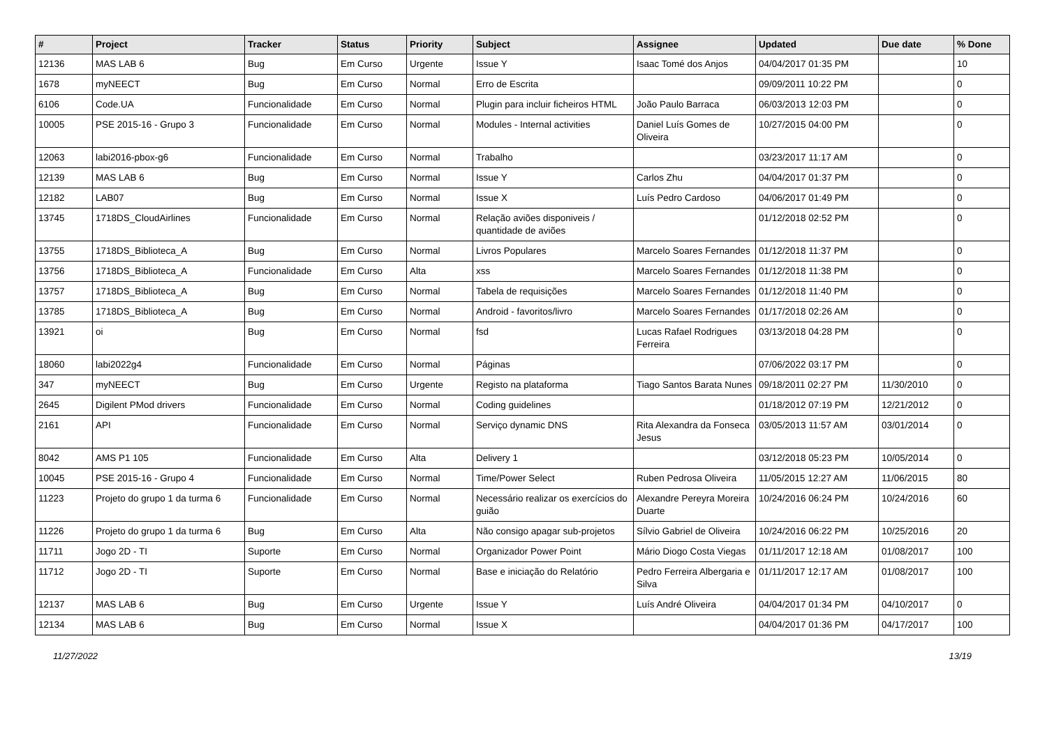| # | Project | Tracker | Status | Priority | Subject | Assignee | Updated | Due date | % Done |
| --- | --- | --- | --- | --- | --- | --- | --- | --- | --- |
| 12136 | MAS LAB 6 | Bug | Em Curso | Urgente | Issue Y | Isaac Tomé dos Anjos | 04/04/2017 01:35 PM | | 10 |
| 1678 | myNEECT | Bug | Em Curso | Normal | Erro de Escrita | | 09/09/2011 10:22 PM | | 0 |
| 6106 | Code.UA | Funcionalidade | Em Curso | Normal | Plugin para incluir ficheiros HTML | João Paulo Barraca | 06/03/2013 12:03 PM | | 0 |
| 10005 | PSE 2015-16 - Grupo 3 | Funcionalidade | Em Curso | Normal | Modules - Internal activities | Daniel Luís Gomes de Oliveira | 10/27/2015 04:00 PM | | 0 |
| 12063 | labi2016-pbox-g6 | Funcionalidade | Em Curso | Normal | Trabalho | | 03/23/2017 11:17 AM | | 0 |
| 12139 | MAS LAB 6 | Bug | Em Curso | Normal | Issue Y | Carlos Zhu | 04/04/2017 01:37 PM | | 0 |
| 12182 | LAB07 | Bug | Em Curso | Normal | Issue X | Luís Pedro Cardoso | 04/06/2017 01:49 PM | | 0 |
| 13745 | 1718DS_CloudAirlines | Funcionalidade | Em Curso | Normal | Relação aviões disponiveis / quantidade de aviões | | 01/12/2018 02:52 PM | | 0 |
| 13755 | 1718DS_Biblioteca_A | Bug | Em Curso | Normal | Livros Populares | Marcelo Soares Fernandes | 01/12/2018 11:37 PM | | 0 |
| 13756 | 1718DS_Biblioteca_A | Funcionalidade | Em Curso | Alta | xss | Marcelo Soares Fernandes | 01/12/2018 11:38 PM | | 0 |
| 13757 | 1718DS_Biblioteca_A | Bug | Em Curso | Normal | Tabela de requisições | Marcelo Soares Fernandes | 01/12/2018 11:40 PM | | 0 |
| 13785 | 1718DS_Biblioteca_A | Bug | Em Curso | Normal | Android - favoritos/livro | Marcelo Soares Fernandes | 01/17/2018 02:26 AM | | 0 |
| 13921 | oi | Bug | Em Curso | Normal | fsd | Lucas Rafael Rodrigues Ferreira | 03/13/2018 04:28 PM | | 0 |
| 18060 | labi2022g4 | Funcionalidade | Em Curso | Normal | Páginas | | 07/06/2022 03:17 PM | | 0 |
| 347 | myNEECT | Bug | Em Curso | Urgente | Registo na plataforma | Tiago Santos Barata Nunes | 09/18/2011 02:27 PM | 11/30/2010 | 0 |
| 2645 | Digilent PMod drivers | Funcionalidade | Em Curso | Normal | Coding guidelines | | 01/18/2012 07:19 PM | 12/21/2012 | 0 |
| 2161 | API | Funcionalidade | Em Curso | Normal | Serviço dynamic DNS | Rita Alexandra da Fonseca Jesus | 03/05/2013 11:57 AM | 03/01/2014 | 0 |
| 8042 | AMS P1 105 | Funcionalidade | Em Curso | Alta | Delivery 1 | | 03/12/2018 05:23 PM | 10/05/2014 | 0 |
| 10045 | PSE 2015-16 - Grupo 4 | Funcionalidade | Em Curso | Normal | Time/Power Select | Ruben Pedrosa Oliveira | 11/05/2015 12:27 AM | 11/06/2015 | 80 |
| 11223 | Projeto do grupo 1 da turma 6 | Funcionalidade | Em Curso | Normal | Necessário realizar os exercícios do guião | Alexandre Pereyra Moreira Duarte | 10/24/2016 06:24 PM | 10/24/2016 | 60 |
| 11226 | Projeto do grupo 1 da turma 6 | Bug | Em Curso | Alta | Não consigo apagar sub-projetos | Sílvio Gabriel de Oliveira | 10/24/2016 06:22 PM | 10/25/2016 | 20 |
| 11711 | Jogo 2D - TI | Suporte | Em Curso | Normal | Organizador Power Point | Mário Diogo Costa Viegas | 01/11/2017 12:18 AM | 01/08/2017 | 100 |
| 11712 | Jogo 2D - TI | Suporte | Em Curso | Normal | Base e iniciação do Relatório | Pedro Ferreira Albergaria e Silva | 01/11/2017 12:17 AM | 01/08/2017 | 100 |
| 12137 | MAS LAB 6 | Bug | Em Curso | Urgente | Issue Y | Luís André Oliveira | 04/04/2017 01:34 PM | 04/10/2017 | 0 |
| 12134 | MAS LAB 6 | Bug | Em Curso | Normal | Issue X | | 04/04/2017 01:36 PM | 04/17/2017 | 100 |
11/27/2022 13/19